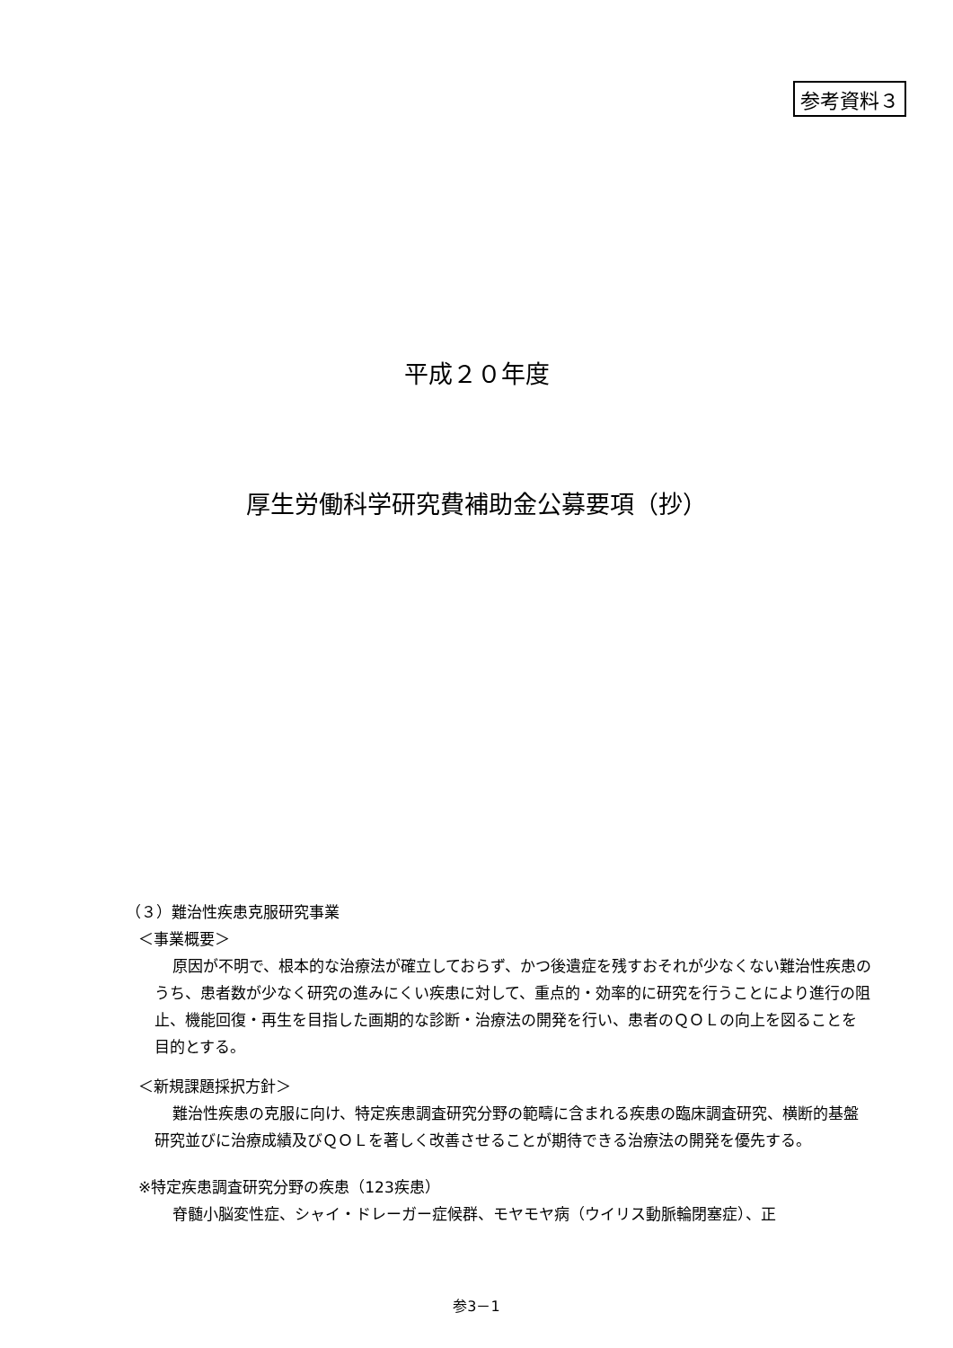参考資料３
平成２０年度
厚生労働科学研究費補助金公募要項（抄）
（３）難治性疾患克服研究事業
＜事業概要＞
原因が不明で、根本的な治療法が確立しておらず、かつ後遺症を残すおそれが少なくない難治性疾患のうち、患者数が少なく研究の進みにくい疾患に対して、重点的・効率的に研究を行うことにより進行の阻止、機能回復・再生を目指した画期的な診断・治療法の開発を行い、患者のＱＯＬの向上を図ることを目的とする。
＜新規課題採択方針＞
難治性疾患の克服に向け、特定疾患調査研究分野の範疇に含まれる疾患の臨床調査研究、横断的基盤研究並びに治療成績及びＱＯＬを著しく改善させることが期待できる治療法の開発を優先する。
※特定疾患調査研究分野の疾患（123疾患）
脊髄小脳変性症、シャイ・ドレーガー症候群、モヤモヤ病（ウイリス動脈輪閉塞症）、正
参3－1